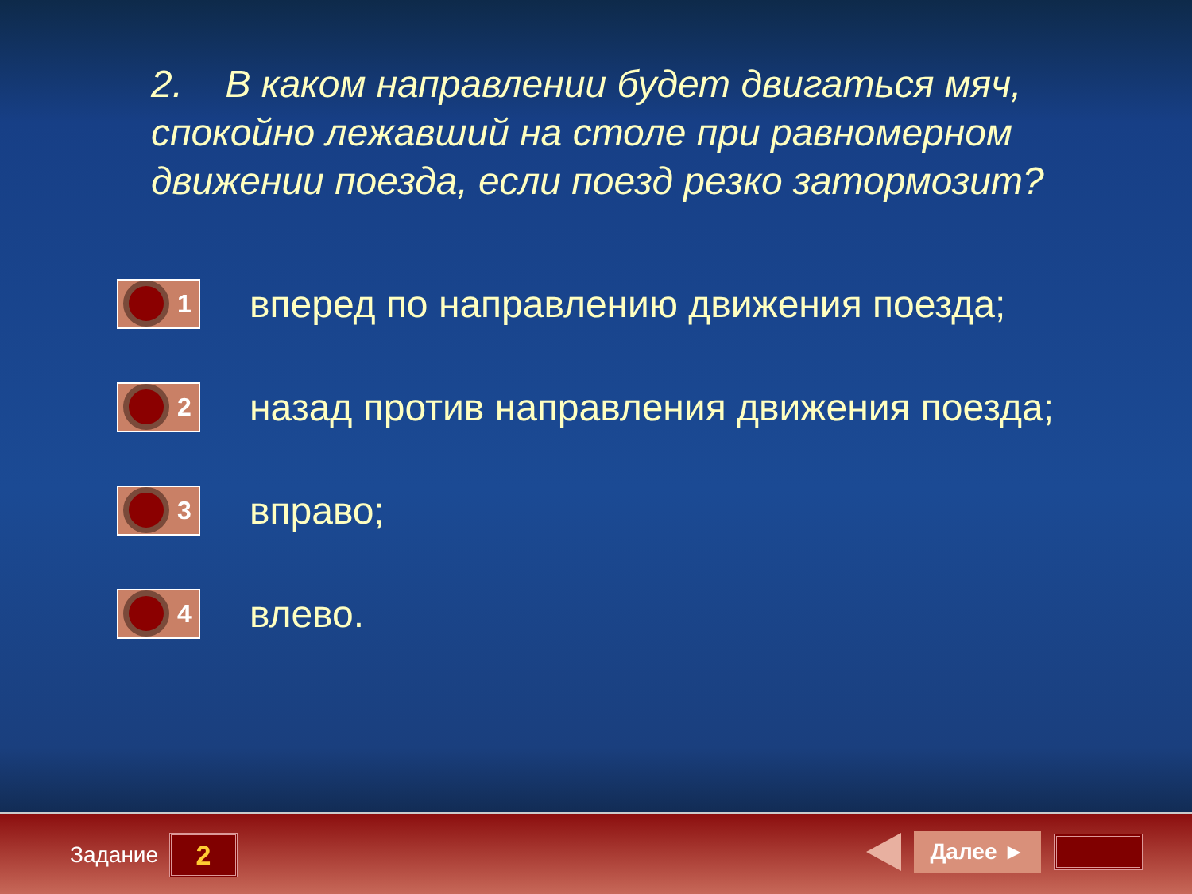2. В каком направлении будет двигаться мяч, спокойно лежавший на столе при равномерном движении поезда, если поезд резко затормозит?
1
вперед по направлению движения поезда;
2
назад против направления движения поезда;
3
вправо;
4
влево.
Задание
2
Далее ►